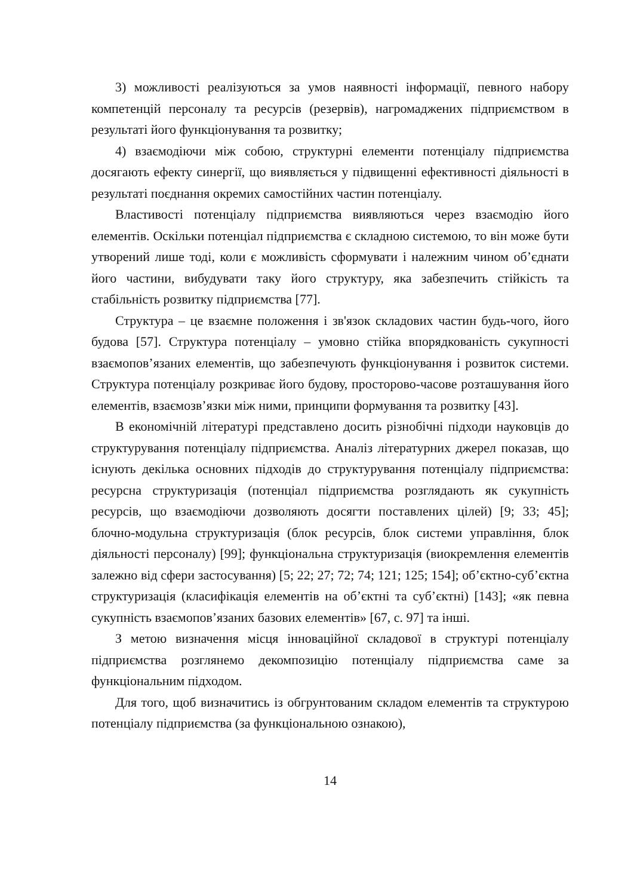3) можливості реалізуються за умов наявності інформації, певного набору компетенцій персоналу та ресурсів (резервів), нагромаджених підприємством в результаті його функціонування та розвитку;
4) взаємодіючи між собою, структурні елементи потенціалу підприємства досягають ефекту синергії, що виявляється у підвищенні ефективності діяльності в результаті поєднання окремих самостійних частин потенціалу.
Властивості потенціалу підприємства виявляються через взаємодію його елементів. Оскільки потенціал підприємства є складною системою, то він може бути утворений лише тоді, коли є можливість сформувати і належним чином об’єднати його частини, вибудувати таку його структуру, яка забезпечить стійкість та стабільність розвитку підприємства [77].
Структура – це взаємне положення і зв'язок складових частин будь-чого, його будова [57]. Структура потенціалу – умовно стійка впорядкованість сукупності взаємопов’язаних елементів, що забезпечують функціонування і розвиток системи. Структура потенціалу розкриває його будову, просторово-часове розташування його елементів, взаємозв’язки між ними, принципи формування та розвитку [43].
В економічній літературі представлено досить різнобічні підходи науковців до структурування потенціалу підприємства. Аналіз літературних джерел показав, що існують декілька основних підходів до структурування потенціалу підприємства: ресурсна структуризація (потенціал підприємства розглядають як сукупність ресурсів, що взаємодіючи дозволяють досягти поставлених цілей) [9; 33; 45]; блочно-модульна структуризація (блок ресурсів, блок системи управління, блок діяльності персоналу) [99]; функціональна структуризація (виокремлення елементів залежно від сфери застосування) [5; 22; 27; 72; 74; 121; 125; 154]; об’єктно-суб’єктна структуризація (класифікація елементів на об’єктні та суб’єктні) [143]; «як певна сукупність взаємопов’язаних базових елементів» [67, с. 97] та інші.
З метою визначення місця інноваційної складової в структурі потенціалу підприємства розглянемо декомпозицію потенціалу підприємства саме за функціональним підходом.
Для того, щоб визначитись із обгрунтованим складом елементів та структурою потенціалу підприємства (за функціональною ознакою),
14